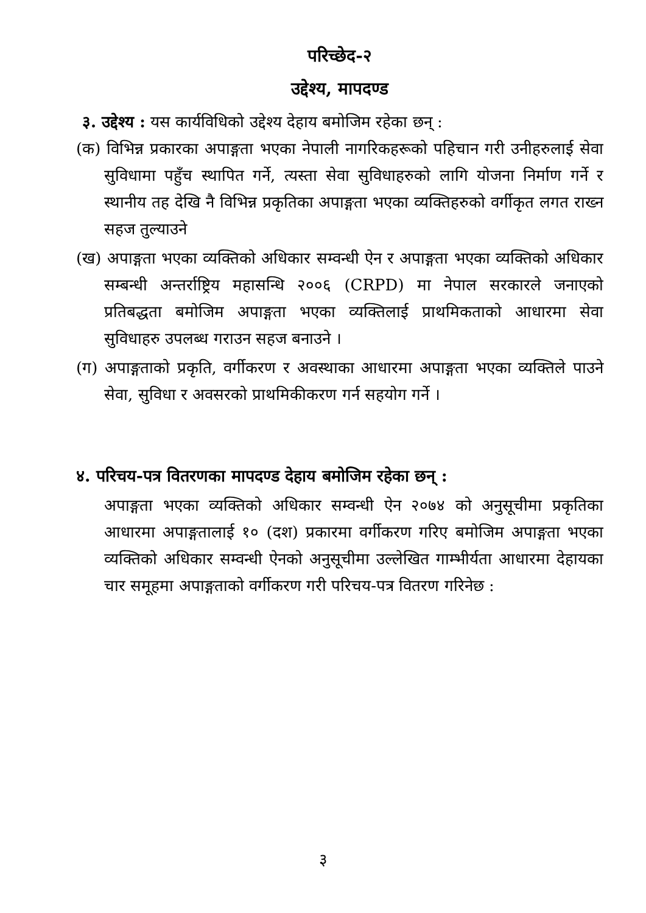परिच्छेद-२
उद्देश्य, मापदण्ड
३. उद्देश्य : यस कार्यविधिको उद्देश्य देहाय बमोजिम रहेका छन् :
(क) विभिन्न प्रकारका अपाङ्गता भएका नेपाली नागरिकहरूको पहिचान गरी उनीहरुलाई सेवा सुविधामा पहुँच स्थापित गर्ने, त्यस्ता सेवा सुविधाहरुको लागि योजना निर्माण गर्ने र स्थानीय तह देखि नै विभिन्न प्रकृतिका अपाङ्गता भएका व्यक्तिहरुको वर्गीकृत लगत राख्न सहज तुल्याउने
(ख) अपाङ्गता भएका व्यक्तिको अधिकार सम्वन्धी ऐन र अपाङ्गता भएका व्यक्तिको अधिकार सम्बन्धी अन्तर्राष्ट्रिय महासन्धि २००६ (CRPD) मा नेपाल सरकारले जनाएको प्रतिबद्धता बमोजिम अपाङ्गता भएका व्यक्तिलाई प्राथमिकताको आधारमा सेवा सुविधाहरु उपलब्ध गराउन सहज बनाउने ।
(ग) अपाङ्गताको प्रकृति, वर्गीकरण र अवस्थाका आधारमा अपाङ्गता भएका व्यक्तिले पाउने सेवा, सुविधा र अवसरको प्राथमिकीकरण गर्न सहयोग गर्ने ।
४. परिचय-पत्र वितरणका मापदण्ड देहाय बमोजिम रहेका छन् :
अपाङ्गता भएका व्यक्तिको अधिकार सम्वन्धी ऐन २०७४ को अनुसूचीमा प्रकृतिका आधारमा अपाङ्गतालाई १० (दश) प्रकारमा वर्गीकरण गरिए बमोजिम अपाङ्गता भएका व्यक्तिको अधिकार सम्वन्धी ऐनको अनुसूचीमा उल्लेखित गाम्भीर्यता आधारमा देहायका चार समूहमा अपाङ्गताको वर्गीकरण गरी परिचय-पत्र वितरण गरिनेछ :
३